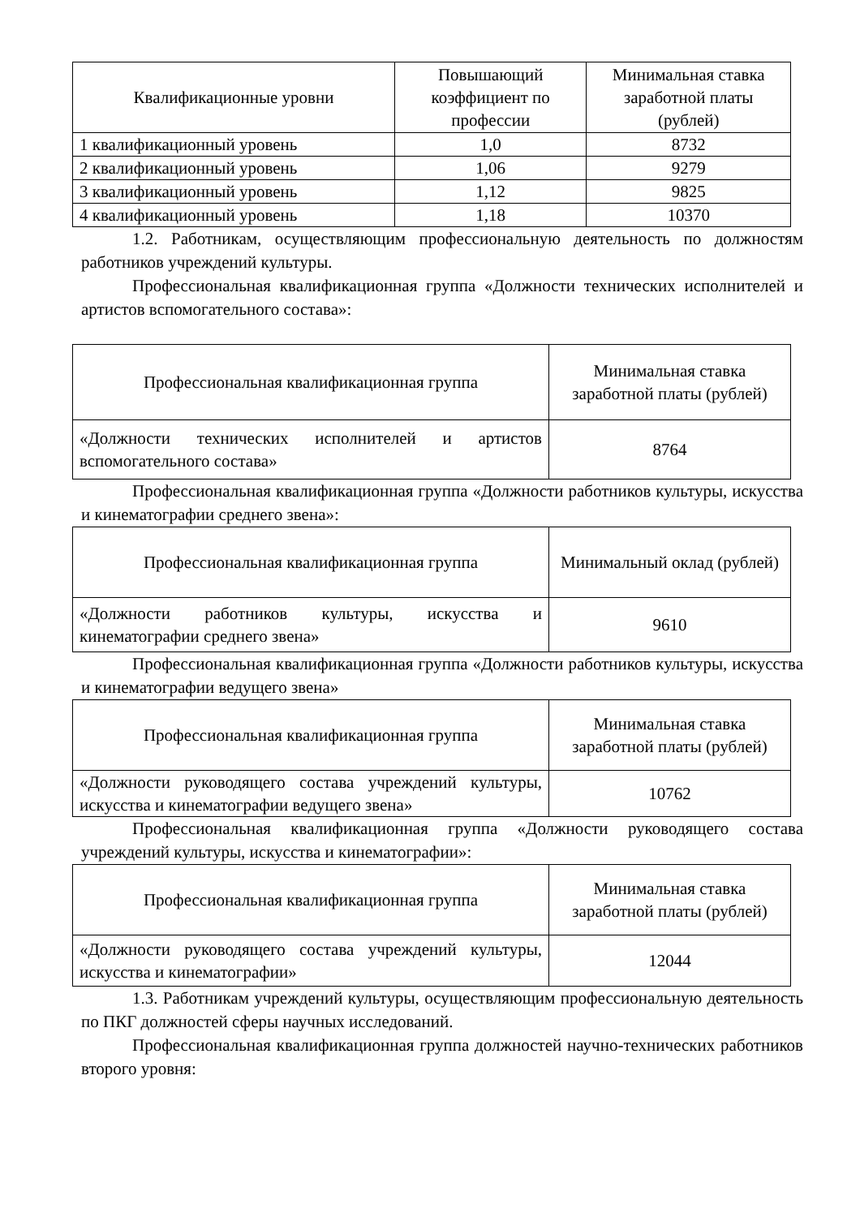| Квалификационные уровни | Повышающий коэффициент по профессии | Минимальная ставка заработной платы (рублей) |
| --- | --- | --- |
| 1 квалификационный уровень | 1,0 | 8732 |
| 2 квалификационный уровень | 1,06 | 9279 |
| 3 квалификационный уровень | 1,12 | 9825 |
| 4 квалификационный уровень | 1,18 | 10370 |
1.2. Работникам, осуществляющим профессиональную деятельность по должностям работников учреждений культуры.
Профессиональная квалификационная группа «Должности технических исполнителей и артистов вспомогательного состава»:
| Профессиональная квалификационная группа | Минимальная ставка заработной платы (рублей) |
| --- | --- |
| «Должности технических исполнителей и артистов вспомогательного состава» | 8764 |
Профессиональная квалификационная группа «Должности работников культуры, искусства и кинематографии среднего звена»:
| Профессиональная квалификационная группа | Минимальный оклад (рублей) |
| --- | --- |
| «Должности работников культуры, искусства и кинематографии среднего звена» | 9610 |
Профессиональная квалификационная группа «Должности работников культуры, искусства и кинематографии ведущего звена»
| Профессиональная квалификационная группа | Минимальная ставка заработной платы (рублей) |
| --- | --- |
| «Должности руководящего состава учреждений культуры, искусства и кинематографии ведущего звена» | 10762 |
Профессиональная квалификационная группа «Должности руководящего состава учреждений культуры, искусства и кинематографии»:
| Профессиональная квалификационная группа | Минимальная ставка заработной платы (рублей) |
| --- | --- |
| «Должности руководящего состава учреждений культуры, искусства и кинематографии» | 12044 |
1.3. Работникам учреждений культуры, осуществляющим профессиональную деятельность по ПКГ должностей сферы научных исследований.
Профессиональная квалификационная группа должностей научно-технических работников второго уровня: